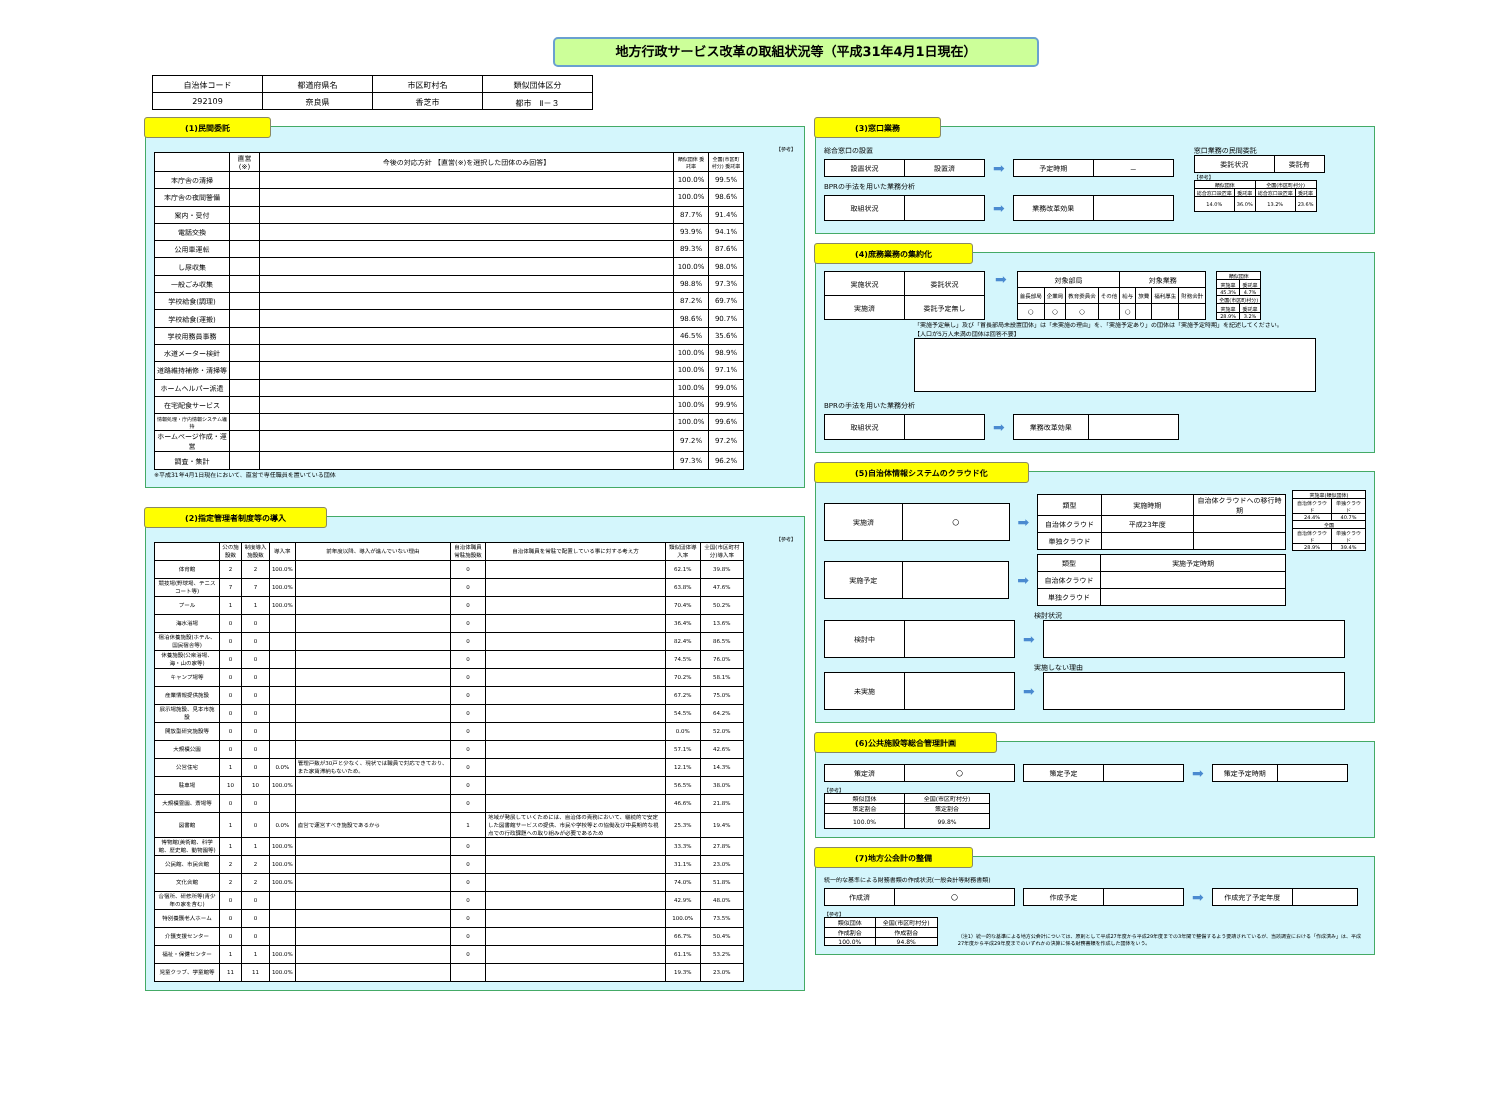地方行政サービス改革の取組状況等（平成31年4月1日現在）
| 自治体コード | 都道府県名 | 市区町村名 | 類似団体区分 |
| 292109 | 奈良県 | 香芝市 | 都市 Ⅱ－３ |
(1)民間委託
【参考】
| | 直営(※) | 今後の対応方針 【直営(※)を選択した団体のみ回答】 | 類似団体 委託率 | 全国(市区町村分) 委託率 |
| 本庁舎の清掃 | | | 100.0% | 99.5% |
| 本庁舎の夜間警備 | | | 100.0% | 98.6% |
| 案内・受付 | | | 87.7% | 91.4% |
| 電話交換 | | | 93.9% | 94.1% |
| 公用車運転 | | | 89.3% | 87.6% |
| し尿収集 | | | 100.0% | 98.0% |
| 一般ごみ収集 | | | 98.8% | 97.3% |
| 学校給食(調理) | | | 87.2% | 69.7% |
| 学校給食(運搬) | | | 98.6% | 90.7% |
| 学校用務員事務 | | | 46.5% | 35.6% |
| 水道メーター検針 | | | 100.0% | 98.9% |
| 道路維持補修・清掃等 | | | 100.0% | 97.1% |
| ホームヘルパー派遣 | | | 100.0% | 99.0% |
| 在宅配食サービス | | | 100.0% | 99.9% |
| 情報処理・庁内情報システム維持 | | | 100.0% | 99.6% |
| ホームページ作成・運営 | | | 97.2% | 97.2% |
| 調査・集計 | | | 97.3% | 96.2% |
※平成31年4月1日現在において、直営で専任職員を置いている団体
(2)指定管理者制度等の導入
【参考】
| | 公の施設数 | 制度導入施設数 | 導入率 | 前年度以降、導入が進んでいない理由 | 自治体職員常駐施設数 | 自治体職員を常駐で配置している事に対する考え方 | 類似団体導入率 | 全国(市区町村分)導入率 |
| 体育館 | 2 | 2 | 100.0% | | 0 | | 62.1% | 39.8% |
| 競技場(野球場、テニスコート等) | 7 | 7 | 100.0% | | 0 | | 63.8% | 47.6% |
| プール | 1 | 1 | 100.0% | | 0 | | 70.4% | 50.2% |
| 海水浴場 | 0 | 0 | | | 0 | | 36.4% | 13.6% |
| 宿泊休養施設(ホテル、国民宿舎等) | 0 | 0 | | | 0 | | 82.4% | 86.5% |
| 休養施設(公衆浴場、海・山の家等) | 0 | 0 | | | 0 | | 74.5% | 76.0% |
| キャンプ場等 | 0 | 0 | | | 0 | | 70.2% | 58.1% |
| 産業情報提供施設 | 0 | 0 | | | 0 | | 67.2% | 75.0% |
| 展示場施設、見本市施設 | 0 | 0 | | | 0 | | 54.5% | 64.2% |
| 開放型研究施設等 | 0 | 0 | | | 0 | | 0.0% | 52.0% |
| 大規模公園 | 0 | 0 | | | 0 | | 57.1% | 42.6% |
| 公営住宅 | 1 | 0 | 0.0% | 管理戸数が30戸と少なく、現状では職員で対応できており、また家賃滞納もないため。 | 0 | | 12.1% | 14.3% |
| 駐車場 | 10 | 10 | 100.0% | | 0 | | 56.5% | 38.0% |
| 大規模霊園、斎場等 | 0 | 0 | | | 0 | | 46.6% | 21.8% |
| 図書館 | 1 | 0 | 0.0% | 直営で運営すべき施設であるから | 1 | 地域が発展していくためには、自治体の責務において、継続的で安定した図書館サービスの提供、市民や学校等との協働及び中長期的な視点での行政課題への取り組みが必要であるため | 25.3% | 19.4% |
| 博物館(美術館、科学館、歴史館、動物園等) | 1 | 1 | 100.0% | | 0 | | 33.3% | 27.8% |
| 公民館、市民会館 | 2 | 2 | 100.0% | | 0 | | 31.1% | 23.0% |
| 文化会館 | 2 | 2 | 100.0% | | 0 | | 74.0% | 51.8% |
| 合宿所、研修所等(青少年の家を含む) | 0 | 0 | | | 0 | | 42.9% | 48.0% |
| 特別養護老人ホーム | 0 | 0 | | | 0 | | 100.0% | 73.5% |
| 介護支援センター | 0 | 0 | | | 0 | | 66.7% | 50.4% |
| 福祉・保健センター | 1 | 1 | 100.0% | | 0 | | 61.1% | 53.2% |
| 児童クラブ、学童館等 | 11 | 11 | 100.0% | | | | 19.3% | 23.0% |
(3)窓口業務
総合窓口の設置
| 設置状況 | 設置済 |
➡
| 予定時期 | － |
BPRの手法を用いた業務分析
| 取組状況 | |
➡
| 業務改革効果 | |
窓口業務の民間委託
| 委託状況 | 委託有 |
【参考】
| 類似団体 | | 全国(市区町村分) | |
| 総合窓口設置率 | 委託率 | 総合窓口設置率 | 委託率 |
| 14.0% | 36.0% | 13.2% | 23.6% |
(4)庶務業務の集約化
| 実施状況 | 委託状況 |
| 実施済 | 委託予定無し |
➡
| 対象部局 | | | | 対象業務 | | | |
| 首長部局 | 企業局 | 教育委員会 | その他 | 給与 | 旅費 | 福利厚生 | 財務会計 |
| 〇 | 〇 | 〇 | | 〇 | | | |
| 類似団体 | |
| 実施率 | 委託率 |
| 45.3% | 4.7% |
| 全国(市区町村分) | |
| 実施率 | 委託率 |
| 28.9% | 3.2% |
「実施予定無し」及び「首長部局未設置団体」は「未実施の理由」を、「実施予定あり」の団体は「実施予定時期」を記述してください。
【人口が5万人未満の団体は回答不要】
BPRの手法を用いた業務分析
| 取組状況 | |
➡
| 業務改革効果 | |
(5)自治体情報システムのクラウド化
| 実施済 | 〇 |
➡
| 類型 | 実施時期 | 自治体クラウドへの移行時期 |
| 自治体クラウド | 平成23年度 | |
| 単独クラウド | | |
| 実施予定 | |
➡
| 類型 | 実施予定時期 |
| 自治体クラウド | |
| 単独クラウド | |
| 実施率(類似団体) | |
| 自治体クラウド | 単独クラウド |
| 24.4% | 40.7% |
| 全国 | |
| 自治体クラウド | 単独クラウド |
| 28.9% | 39.4% |
検討状況
| 検討中 | |
➡
実施しない理由
| 未実施 | |
➡
(6)公共施設等総合管理計画
| 策定済 | 〇 |
| 策定予定 | |
➡
| 策定予定時期 | |
【参考】
| 類似団体 | 全国(市区町村分) |
| 策定割合 | 策定割合 |
| 100.0% | 99.8% |
(7)地方公会計の整備
統一的な基準による財務書類の作成状況(一般会計等財務書類)
| 作成済 | 〇 |
| 作成予定 | |
➡
| 作成完了予定年度 | |
【参考】
| 類似団体 | 全国(市区町村分) |
| 作成割合 | 作成割合 |
| 100.0% | 94.8% |
（注1）統一的な基準による地方公会計については、原則として平成27年度から平成29年度までの3年間で整備するよう要請されているが、当該調査における「作成済み」は、平成27年度から平成29年度までのいずれかの決算に係る財務書類を作成した団体をいう。